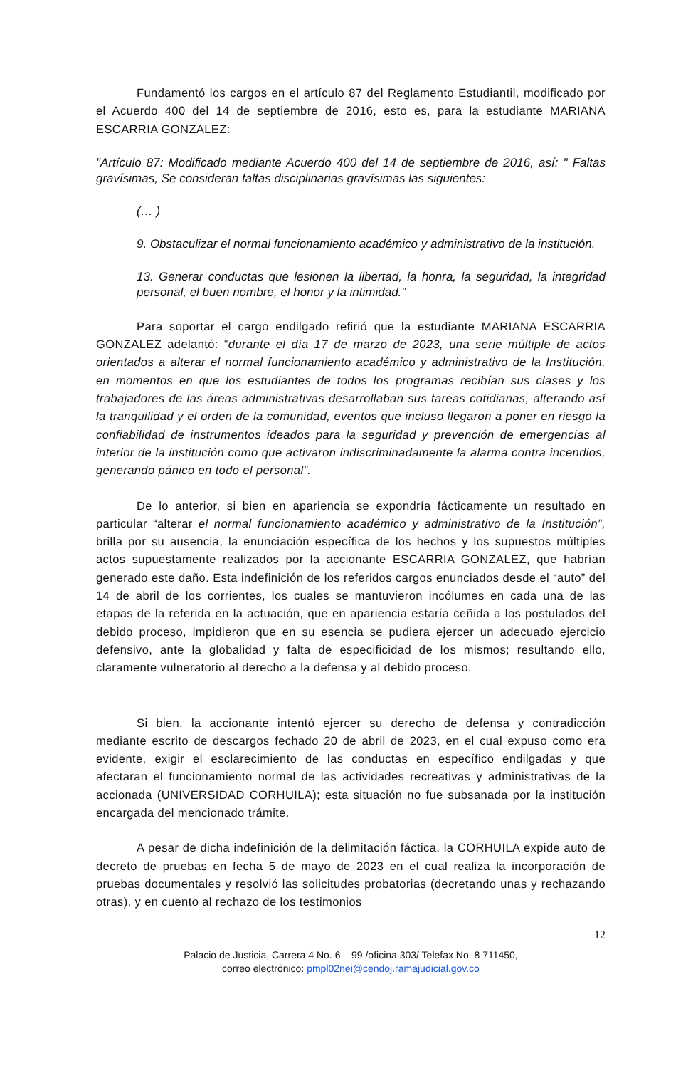Fundamentó los cargos en el artículo 87 del Reglamento Estudiantil, modificado por el Acuerdo 400 del 14 de septiembre de 2016, esto es, para la estudiante MARIANA ESCARRIA GONZALEZ:
"Artículo 87: Modificado mediante Acuerdo 400 del 14 de septiembre de 2016, así: " Faltas gravísimas, Se consideran faltas disciplinarias gravísimas las siguientes:
(… )
9. Obstaculizar el normal funcionamiento académico y administrativo de la institución.
13. Generar conductas que lesionen la libertad, la honra, la seguridad, la integridad personal, el buen nombre, el honor y la intimidad."
Para soportar el cargo endilgado refirió que la estudiante MARIANA ESCARRIA GONZALEZ adelantó: “durante el día 17 de marzo de 2023, una serie múltiple de actos orientados a alterar el normal funcionamiento académico y administrativo de la Institución, en momentos en que los estudiantes de todos los programas recibían sus clases y los trabajadores de las áreas administrativas desarrollaban sus tareas cotidianas, alterando así la tranquilidad y el orden de la comunidad, eventos que incluso llegaron a poner en riesgo la confiabilidad de instrumentos ideados para la seguridad y prevención de emergencias al interior de la institución como que activaron indiscriminadamente la alarma contra incendios, generando pánico en todo el personal”.
De lo anterior, si bien en apariencia se expondría fácticamente un resultado en particular “alterar el normal funcionamiento académico y administrativo de la Institución”, brilla por su ausencia, la enunciación específica de los hechos y los supuestos múltiples actos supuestamente realizados por la accionante ESCARRIA GONZALEZ, que habrían generado este daño. Esta indefinición de los referidos cargos enunciados desde el “auto” del 14 de abril de los corrientes, los cuales se mantuvieron incólumes en cada una de las etapas de la referida en la actuación, que en apariencia estaría ceñida a los postulados del debido proceso, impidieron que en su esencia se pudiera ejercer un adecuado ejercicio defensivo, ante la globalidad y falta de especificidad de los mismos; resultando ello, claramente vulneratorio al derecho a la defensa y al debido proceso.
Si bien, la accionante intentó ejercer su derecho de defensa y contradicción mediante escrito de descargos fechado 20 de abril de 2023, en el cual expuso como era evidente, exigir el esclarecimiento de las conductas en específico endilgadas y que afectaran el funcionamiento normal de las actividades recreativas y administrativas de la accionada (UNIVERSIDAD CORHUILA); esta situación no fue subsanada por la institución encargada del mencionado trámite.
A pesar de dicha indefinición de la delimitación fáctica, la CORHUILA expide auto de decreto de pruebas en fecha 5 de mayo de 2023 en el cual realiza la incorporación de pruebas documentales y resolvió las solicitudes probatorias (decretando unas y rechazando otras), y en cuento al rechazo de los testimonios
12
Palacio de Justicia, Carrera 4 No. 6 – 99 /oficina 303/ Telefax No. 8 711450,
correo electrónico: pmpl02nei@cendoj.ramajudicial.gov.co